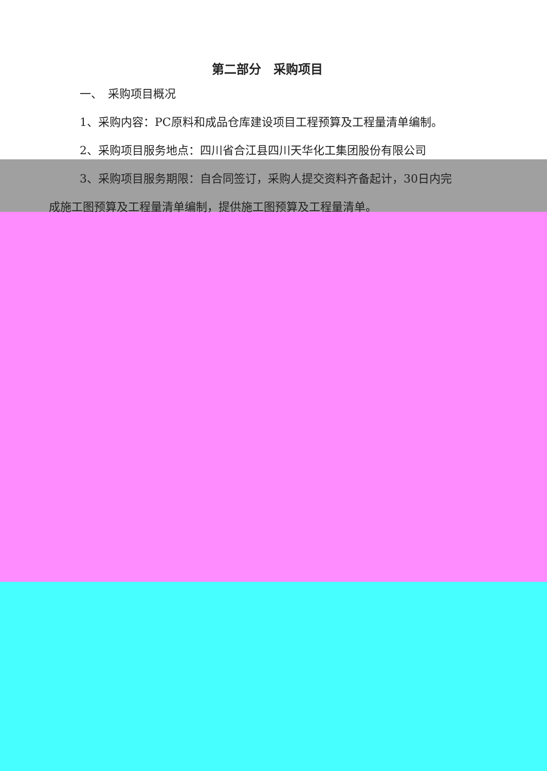第二部分　采购项目
一、　采购项目概况
1、采购内容：PC原料和成品仓库建设项目工程预算及工程量清单编制。
2、采购项目服务地点：四川省合江县四川天华化工集团股份有限公司
3、采购项目服务期限：自合同签订，采购人提交资料齐备起计，30日内完
成施工图预算及工程量清单编制，提供施工图预算及工程量清单。